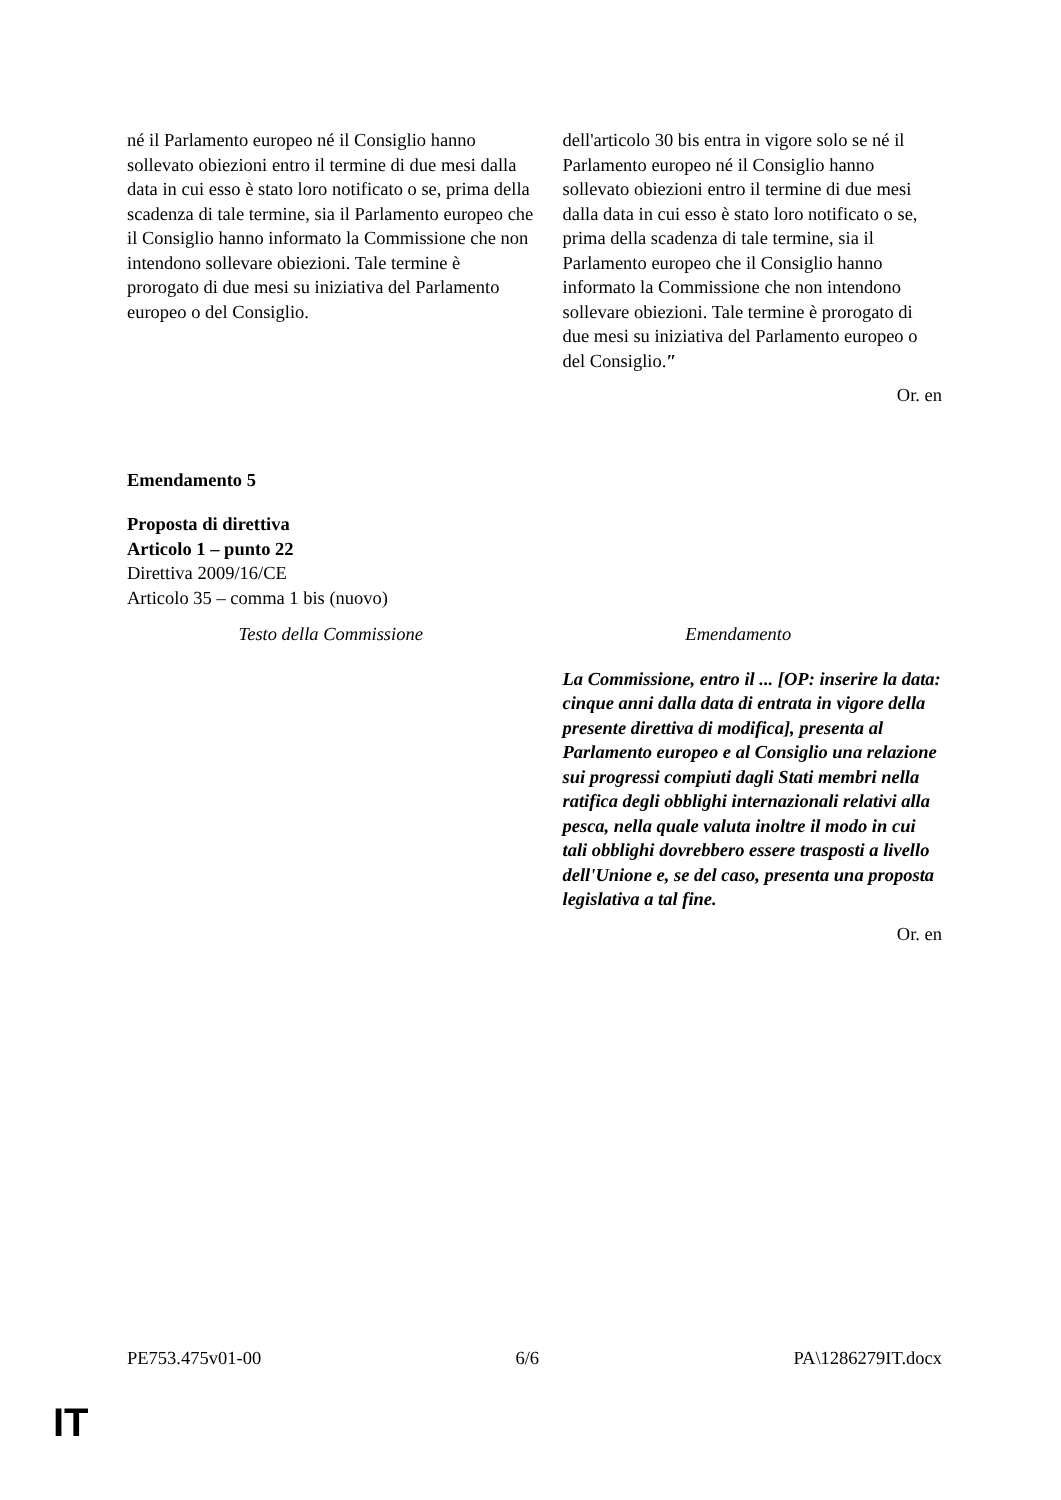| né il Parlamento europeo né il Consiglio hanno sollevato obiezioni entro il termine di due mesi dalla data in cui esso è stato loro notificato o se, prima della scadenza di tale termine, sia il Parlamento europeo che il Consiglio hanno informato la Commissione che non intendono sollevare obiezioni. Tale termine è prorogato di due mesi su iniziativa del Parlamento europeo o del Consiglio. | dell'articolo 30 bis entra in vigore solo se né il Parlamento europeo né il Consiglio hanno sollevato obiezioni entro il termine di due mesi dalla data in cui esso è stato loro notificato o se, prima della scadenza di tale termine, sia il Parlamento europeo che il Consiglio hanno informato la Commissione che non intendono sollevare obiezioni. Tale termine è prorogato di due mesi su iniziativa del Parlamento europeo o del Consiglio. ″ |
Or. en
Emendamento 5
Proposta di direttiva
Articolo 1 – punto 22
Direttiva 2009/16/CE
Articolo 35 – comma 1 bis (nuovo)
| Testo della Commissione | Emendamento |
| | La Commissione, entro il ... [OP: inserire la data: cinque anni dalla data di entrata in vigore della presente direttiva di modifica], presenta al Parlamento europeo e al Consiglio una relazione sui progressi compiuti dagli Stati membri nella ratifica degli obblighi internazionali relativi alla pesca, nella quale valuta inoltre il modo in cui tali obblighi dovrebbero essere trasposti a livello dell'Unione e, se del caso, presenta una proposta legislativa a tal fine. |
Or. en
PE753.475v01-00 6/6 PA\1286279IT.docx
IT